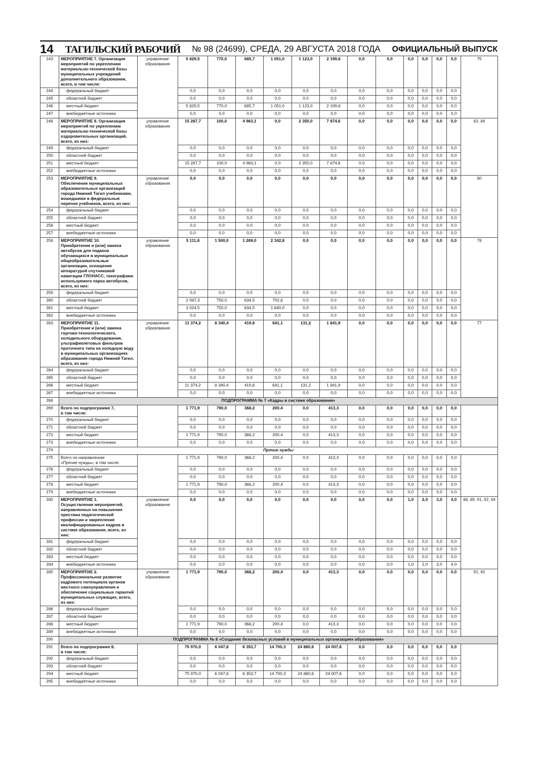14 ТАГИЛЬСКИЙ РАБОЧИЙ № 98 (24699), СРЕДА, 29 АВГУСТА 2018 ГОДА ОФИЦИАЛЬНЫЙ ВЫПУСК
| 243 | МЕРОПРИЯТИЕ 7. Организация мероприятий по укреплению материально-технической базы муниципальных учреждений дополнительного образования, всего, в том числе: | управление образования | 5 829,5 | 770,0 | 685,7 | 1 051,0 | 1 123,0 | 2 199,8 | 0,0 | 0,0 | 0,0 | 0,0 | 0,0 | 0,0 | 75 |
| 244 | федеральный бюджет | | 0,0 | 0,0 | 0,0 | 0,0 | 0,0 | 0,0 | 0,0 | 0,0 | 0,0 | 0,0 | 0,0 | 0,0 | |
| 245 | областной бюджет | | 0,0 | 0,0 | 0,0 | 0,0 | 0,0 | 0,0 | 0,0 | 0,0 | 0,0 | 0,0 | 0,0 | 0,0 | |
| 246 | местный бюджет | | 5 829,5 | 770,0 | 685,7 | 1 051,0 | 1 123,0 | 2 199,8 | 0,0 | 0,0 | 0,0 | 0,0 | 0,0 | 0,0 | |
| 247 | внебюджетные источники | | 0,0 | 0,0 | 0,0 | 0,0 | 0,0 | 0,0 | 0,0 | 0,0 | 0,0 | 0,0 | 0,0 | 0,0 | |
| 248 | МЕРОПРИЯТИЕ 8. Организация мероприятий по укреплению материально-технической базы оздоровительных организаций, всего, из них: | управление образования | 15 287,7 | 100,0 | 4 963,1 | 0,0 | 2 350,0 | 7 874,6 | 0,0 | 0,0 | 0,0 | 0,0 | 0,0 | 0,0 | 82, 84 |
| 249 | федеральный бюджет | | 0,0 | 0,0 | 0,0 | 0,0 | 0,0 | 0,0 | 0,0 | 0,0 | 0,0 | 0,0 | 0,0 | 0,0 | |
| 250 | областной бюджет | | 0,0 | 0,0 | 0,0 | 0,0 | 0,0 | 0,0 | 0,0 | 0,0 | 0,0 | 0,0 | 0,0 | 0,0 | |
| 251 | местный бюджет | | 15 287,7 | 100,0 | 4 963,1 | 0,0 | 2 350,0 | 7 874,6 | 0,0 | 0,0 | 0,0 | 0,0 | 0,0 | 0,0 | |
| 252 | внебюджетные источники | | 0,0 | 0,0 | 0,0 | 0,0 | 0,0 | 0,0 | 0,0 | 0,0 | 0,0 | 0,0 | 0,0 | 0,0 | |
| 253 | МЕРОПРИЯТИЕ 9. Обеспечение муниципальных образовательных организаций города Нижний Тагил учебниками, вошедшими в федеральные перечни учебников, всего, из них: | управление образования | 0,0 | 0,0 | 0,0 | 0,0 | 0,0 | 0,0 | 0,0 | 0,0 | 0,0 | 0,0 | 0,0 | 0,0 | 80 |
| 254 | федеральный бюджет | | 0,0 | 0,0 | 0,0 | 0,0 | 0,0 | 0,0 | 0,0 | 0,0 | 0,0 | 0,0 | 0,0 | 0,0 | |
| 255 | областной бюджет | | 0,0 | 0,0 | 0,0 | 0,0 | 0,0 | 0,0 | 0,0 | 0,0 | 0,0 | 0,0 | 0,0 | 0,0 | |
| 256 | местный бюджет | | 0,0 | 0,0 | 0,0 | 0,0 | 0,0 | 0,0 | 0,0 | 0,0 | 0,0 | 0,0 | 0,0 | 0,0 | |
| 257 | внебюджетные источники | | 0,0 | 0,0 | 0,0 | 0,0 | 0,0 | 0,0 | 0,0 | 0,0 | 0,0 | 0,0 | 0,0 | 0,0 | |
| 258 | МЕРОПРИЯТИЕ 10. Приобретение и (или) замена автобусов для подвоза обучающихся в муниципальные общеобразовательные организации, оснащение аппаратурой спутниковой навигации ГЛОНАСС, тахографами используемого парка автобусов, всего, из них: | управление образования | 5 111,8 | 1 500,0 | 1 269,0 | 2 342,8 | 0,0 | 0,0 | 0,0 | 0,0 | 0,0 | 0,0 | 0,0 | 0,0 | 78 |
| 259 | федеральный бюджет | | 0,0 | 0,0 | 0,0 | 0,0 | 0,0 | 0,0 | 0,0 | 0,0 | 0,0 | 0,0 | 0,0 | 0,0 | |
| 260 | областной бюджет | | 2 087,3 | 750,0 | 634,5 | 702,8 | 0,0 | 0,0 | 0,0 | 0,0 | 0,0 | 0,0 | 0,0 | 0,0 | |
| 261 | местный бюджет | | 3 024,5 | 750,0 | 634,5 | 1 640,0 | 0,0 | 0,0 | 0,0 | 0,0 | 0,0 | 0,0 | 0,0 | 0,0 | |
| 262 | внебюджетные источники | | 0,0 | 0,0 | 0,0 | 0,0 | 0,0 | 0,0 | 0,0 | 0,0 | 0,0 | 0,0 | 0,0 | 0,0 | |
| 263 | МЕРОПРИЯТИЕ 11. Приобретение и (или) замена торгово-технологического, холодильного оборудования, ультрафиолетовых фильтров проточного типа на холодную воду в муниципальных организациях образования города Нижний Тагил, всего, из них: | управление образования | 11 374,2 | 8 340,4 | 419,6 | 641,1 | 131,2 | 1 841,9 | 0,0 | 0,0 | 0,0 | 0,0 | 0,0 | 0,0 | 77 |
| 264 | федеральный бюджет | | 0,0 | 0,0 | 0,0 | 0,0 | 0,0 | 0,0 | 0,0 | 0,0 | 0,0 | 0,0 | 0,0 | 0,0 | |
| 265 | областной бюджет | | 0,0 | 0,0 | 0,0 | 0,0 | 0,0 | 0,0 | 0,0 | 0,0 | 0,0 | 0,0 | 0,0 | 0,0 | |
| 266 | местный бюджет | | 11 374,2 | 8 340,4 | 419,6 | 641,1 | 131,2 | 1 841,9 | 0,0 | 0,0 | 0,0 | 0,0 | 0,0 | 0,0 | |
| 267 | внебюджетные источники | | 0,0 | 0,0 | 0,0 | 0,0 | 0,0 | 0,0 | 0,0 | 0,0 | 0,0 | 0,0 | 0,0 | 0,0 | |
| 268 | ПОДПРОГРАММА № 7 «Кадры в системе образования» | | | | | | | | | | | | | | |
| 269 | Всего по подпрограмме 7, в том числе: | | 1 771,9 | 790,0 | 368,2 | 200,4 | 0,0 | 413,3 | 0,0 | 0,0 | 0,0 | 0,0 | 0,0 | 0,0 | |
| 270 | федеральный бюджет | | 0,0 | 0,0 | 0,0 | 0,0 | 0,0 | 0,0 | 0,0 | 0,0 | 0,0 | 0,0 | 0,0 | 0,0 | |
| 271 | областной бюджет | | 0,0 | 0,0 | 0,0 | 0,0 | 0,0 | 0,0 | 0,0 | 0,0 | 0,0 | 0,0 | 0,0 | 0,0 | |
| 272 | местный бюджет | | 1 771,9 | 790,0 | 368,2 | 200,4 | 0,0 | 413,3 | 0,0 | 0,0 | 0,0 | 0,0 | 0,0 | 0,0 | |
| 273 | внебюджетные источники | | 0,0 | 0,0 | 0,0 | 0,0 | 0,0 | 0,0 | 0,0 | 0,0 | 0,0 | 0,0 | 0,0 | 0,0 | |
| 274 | Прочие нужды | | | | | | | | | | | | | | |
| 275 | Всего по направлению «Прочие нужды», в том числе: | | 1 771,9 | 790,0 | 368,2 | 200,4 | 0,0 | 413,3 | 0,0 | 0,0 | 0,0 | 0,0 | 0,0 | 0,0 | |
| 276 | федеральный бюджет | | 0,0 | 0,0 | 0,0 | 0,0 | 0,0 | 0,0 | 0,0 | 0,0 | 0,0 | 0,0 | 0,0 | 0,0 | |
| 277 | областной бюджет | | 0,0 | 0,0 | 0,0 | 0,0 | 0,0 | 0,0 | 0,0 | 0,0 | 0,0 | 0,0 | 0,0 | 0,0 | |
| 278 | местный бюджет | | 1 771,9 | 790,0 | 368,2 | 200,4 | 0,0 | 413,3 | 0,0 | 0,0 | 0,0 | 0,0 | 0,0 | 0,0 | |
| 279 | внебюджетные источники | | 0,0 | 0,0 | 0,0 | 0,0 | 0,0 | 0,0 | 0,0 | 0,0 | 0,0 | 0,0 | 0,0 | 0,0 | |
| 280 | МЕРОПРИЯТИЕ 1. Осуществление мероприятий, направленных на повышение престижа педагогической профессии и закрепление квалифицированных кадров в системе образования, всего, из них: | управление образования | 0,0 | 0,0 | 0,0 | 0,0 | 0,0 | 0,0 | 0,0 | 0,0 | 1,0 | 2,0 | 3,0 | 4,0 | 88, 89, 91, 92, 94 |
| 281 | федеральный бюджет | | 0,0 | 0,0 | 0,0 | 0,0 | 0,0 | 0,0 | 0,0 | 0,0 | 0,0 | 0,0 | 0,0 | 0,0 | |
| 282 | областной бюджет | | 0,0 | 0,0 | 0,0 | 0,0 | 0,0 | 0,0 | 0,0 | 0,0 | 0,0 | 0,0 | 0,0 | 0,0 | |
| 283 | местный бюджет | | 0,0 | 0,0 | 0,0 | 0,0 | 0,0 | 0,0 | 0,0 | 0,0 | 0,0 | 0,0 | 0,0 | 0,0 | |
| 284 | внебюджетные источники | | 0,0 | 0,0 | 0,0 | 0,0 | 0,0 | 0,0 | 0,0 | 0,0 | 1,0 | 2,0 | 3,0 | 4,0 | |
| 285 | МЕРОПРИЯТИЕ 2. Профессиональное развитие кадрового потенциала органов местного самоуправления и обеспечение социальных гарантий муниципальных служащих, всего, из них: | управление образования | 1 771,9 | 790,0 | 368,2 | 200,4 | 0,0 | 413,3 | 0,0 | 0,0 | 0,0 | 0,0 | 0,0 | 0,0 | 91, 92 |
| 286 | федеральный бюджет | | 0,0 | 0,0 | 0,0 | 0,0 | 0,0 | 0,0 | 0,0 | 0,0 | 0,0 | 0,0 | 0,0 | 0,0 | |
| 287 | областной бюджет | | 0,0 | 0,0 | 0,0 | 0,0 | 0,0 | 0,0 | 0,0 | 0,0 | 0,0 | 0,0 | 0,0 | 0,0 | |
| 288 | местный бюджет | | 1 771,9 | 790,0 | 368,2 | 200,4 | 0,0 | 413,3 | 0,0 | 0,0 | 0,0 | 0,0 | 0,0 | 0,0 | |
| 289 | внебюджетные источники | | 0,0 | 0,0 | 0,0 | 0,0 | 0,0 | 0,0 | 0,0 | 0,0 | 0,0 | 0,0 | 0,0 | 0,0 | |
| 290 | ПОДПРОГРАММА № 8 «Создание безопасных условий в муниципальных организациях образования» | | | | | | | | | | | | | | |
| 291 | Всего по подпрограмме 8, в том числе: | | 75 970,0 | 6 047,8 | 6 353,7 | 14 700,3 | 24 860,6 | 24 007,6 | 0,0 | 0,0 | 0,0 | 0,0 | 0,0 | 0,0 | |
| 292 | федеральный бюджет | | 0,0 | 0,0 | 0,0 | 0,0 | 0,0 | 0,0 | 0,0 | 0,0 | 0,0 | 0,0 | 0,0 | 0,0 | |
| 293 | областной бюджет | | 0,0 | 0,0 | 0,0 | 0,0 | 0,0 | 0,0 | 0,0 | 0,0 | 0,0 | 0,0 | 0,0 | 0,0 | |
| 294 | местный бюджет | | 75 970,0 | 6 047,8 | 6 353,7 | 14 700,3 | 24 860,6 | 24 007,6 | 0,0 | 0,0 | 0,0 | 0,0 | 0,0 | 0,0 | |
| 295 | внебюджетные источники | | 0,0 | 0,0 | 0,0 | 0,0 | 0,0 | 0,0 | 0,0 | 0,0 | 0,0 | 0,0 | 0,0 | 0,0 | |